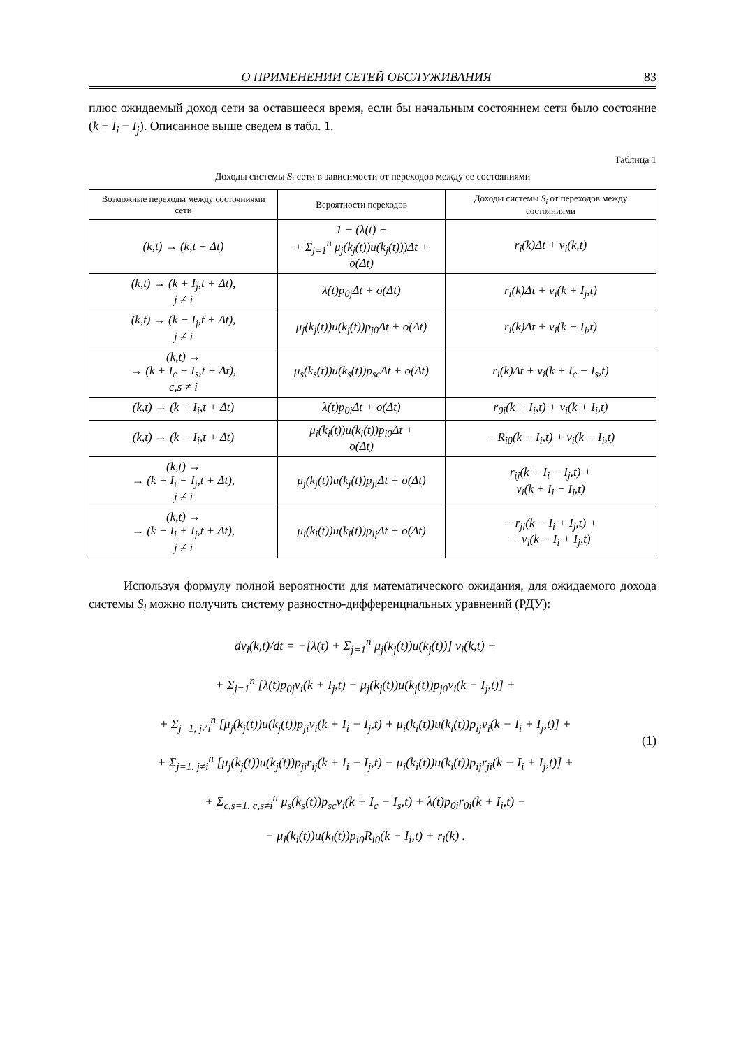О ПРИМЕНЕНИИ СЕТЕЙ ОБСЛУЖИВАНИЯ 83
плюс ожидаемый доход сети за оставшееся время, если бы начальным состоянием сети было состояние (k + I<sub>i</sub> − I<sub>j</sub>). Описанное выше сведем в табл. 1.
Таблица 1
Доходы системы S<sub>i</sub> сети в зависимости от переходов между ее состояниями
| Возможные переходы между состояниями сети | Вероятности переходов | Доходы системы S<sub>i</sub> от переходов между состояниями |
| --- | --- | --- |
| (k,t) → (k,t + Δt) | 1 − (λ(t) + + Σ<sub>j=1</sub><sup>n</sup> μ<sub>j</sub>(k<sub>j</sub>(t))u(k<sub>j</sub>(t)))Δt + o(Δt) | r<sub>i</sub>(k)Δt + v<sub>i</sub>(k,t) |
| (k,t) → (k + I<sub>j</sub>,t + Δt), j ≠ i | λ(t)p<sub>0j</sub>Δt + o(Δt) | r<sub>i</sub>(k)Δt + v<sub>i</sub>(k + I<sub>j</sub>,t) |
| (k,t) → (k − I<sub>j</sub>,t + Δt), j ≠ i | μ<sub>j</sub>(k<sub>j</sub>(t))u(k<sub>j</sub>(t))p<sub>j0</sub>Δt + o(Δt) | r<sub>i</sub>(k)Δt + v<sub>i</sub>(k − I<sub>j</sub>,t) |
| (k,t) → → (k + I<sub>c</sub> − I<sub>s</sub>,t + Δt), c,s ≠ i | μ<sub>s</sub>(k<sub>s</sub>(t))u(k<sub>s</sub>(t))p<sub>sc</sub>Δt + o(Δt) | r<sub>i</sub>(k)Δt + v<sub>i</sub>(k + I<sub>c</sub> − I<sub>s</sub>,t) |
| (k,t) → (k + I<sub>i</sub>,t + Δt) | λ(t)p<sub>0i</sub>Δt + o(Δt) | r<sub>0i</sub>(k + I<sub>i</sub>,t) + v<sub>i</sub>(k + I<sub>i</sub>,t) |
| (k,t) → (k − I<sub>i</sub>,t + Δt) | μ<sub>i</sub>(k<sub>i</sub>(t))u(k<sub>i</sub>(t))p<sub>i0</sub>Δt + o(Δt) | − R<sub>i0</sub>(k − I<sub>i</sub>,t) + v<sub>i</sub>(k − I<sub>i</sub>,t) |
| (k,t) → → (k + I<sub>i</sub> − I<sub>j</sub>,t + Δt), j ≠ i | μ<sub>j</sub>(k<sub>j</sub>(t))u(k<sub>j</sub>(t))p<sub>ji</sub>Δt + o(Δt) | r<sub>ij</sub>(k + I<sub>i</sub> − I<sub>j</sub>,t) + v<sub>i</sub>(k + I<sub>i</sub> − I<sub>j</sub>,t) |
| (k,t) → → (k − I<sub>i</sub> + I<sub>j</sub>,t + Δt), j ≠ i | μ<sub>i</sub>(k<sub>i</sub>(t))u(k<sub>i</sub>(t))p<sub>ij</sub>Δt + o(Δt) | − r<sub>ji</sub>(k − I<sub>i</sub> + I<sub>j</sub>,t) + + v<sub>i</sub>(k − I<sub>i</sub> + I<sub>j</sub>,t) |
Используя формулу полной вероятности для математического ожидания, для ожидаемого дохода системы S<sub>i</sub> можно получить систему разностно-дифференциальных уравнений (РДУ):
dv<sub>i</sub>(k,t)/dt = −[λ(t) + Σ<sub>j=1</sub><sup>n</sup> μ<sub>j</sub>(k<sub>j</sub>(t))u(k<sub>j</sub>(t))] v<sub>i</sub>(k,t) +
+ Σ<sub>j=1</sub><sup>n</sup> [λ(t)p<sub>0j</sub>v<sub>i</sub>(k + I<sub>j</sub>,t) + μ<sub>j</sub>(k<sub>j</sub>(t))u(k<sub>j</sub>(t))p<sub>j0</sub>v<sub>i</sub>(k − I<sub>j</sub>,t)] +
+ Σ<sub>j=1, j≠i</sub><sup>n</sup> [μ<sub>j</sub>(k<sub>j</sub>(t))u(k<sub>j</sub>(t))p<sub>ji</sub>v<sub>i</sub>(k + I<sub>i</sub> − I<sub>j</sub>,t) + μ<sub>i</sub>(k<sub>i</sub>(t))u(k<sub>i</sub>(t))p<sub>ij</sub>v<sub>i</sub>(k − I<sub>i</sub> + I<sub>j</sub>,t)] +
+ Σ<sub>j=1, j≠i</sub><sup>n</sup> [μ<sub>j</sub>(k<sub>j</sub>(t))u(k<sub>j</sub>(t))p<sub>ji</sub>r<sub>ij</sub>(k + I<sub>i</sub> − I<sub>j</sub>,t) − μ<sub>i</sub>(k<sub>i</sub>(t))u(k<sub>i</sub>(t))p<sub>ij</sub>r<sub>ji</sub>(k − I<sub>i</sub> + I<sub>j</sub>,t)] +
+ Σ<sub>c,s=1, c,s≠i</sub><sup>n</sup> μ<sub>s</sub>(k<sub>s</sub>(t))p<sub>sc</sub>v<sub>i</sub>(k + I<sub>c</sub> − I<sub>s</sub>,t) + λ(t)p<sub>0i</sub>r<sub>0i</sub>(k + I<sub>i</sub>,t) −
− μ<sub>i</sub>(k<sub>i</sub>(t))u(k<sub>i</sub>(t))p<sub>i0</sub>R<sub>i0</sub>(k − I<sub>i</sub>,t) + r<sub>i</sub>(k) .
(1)